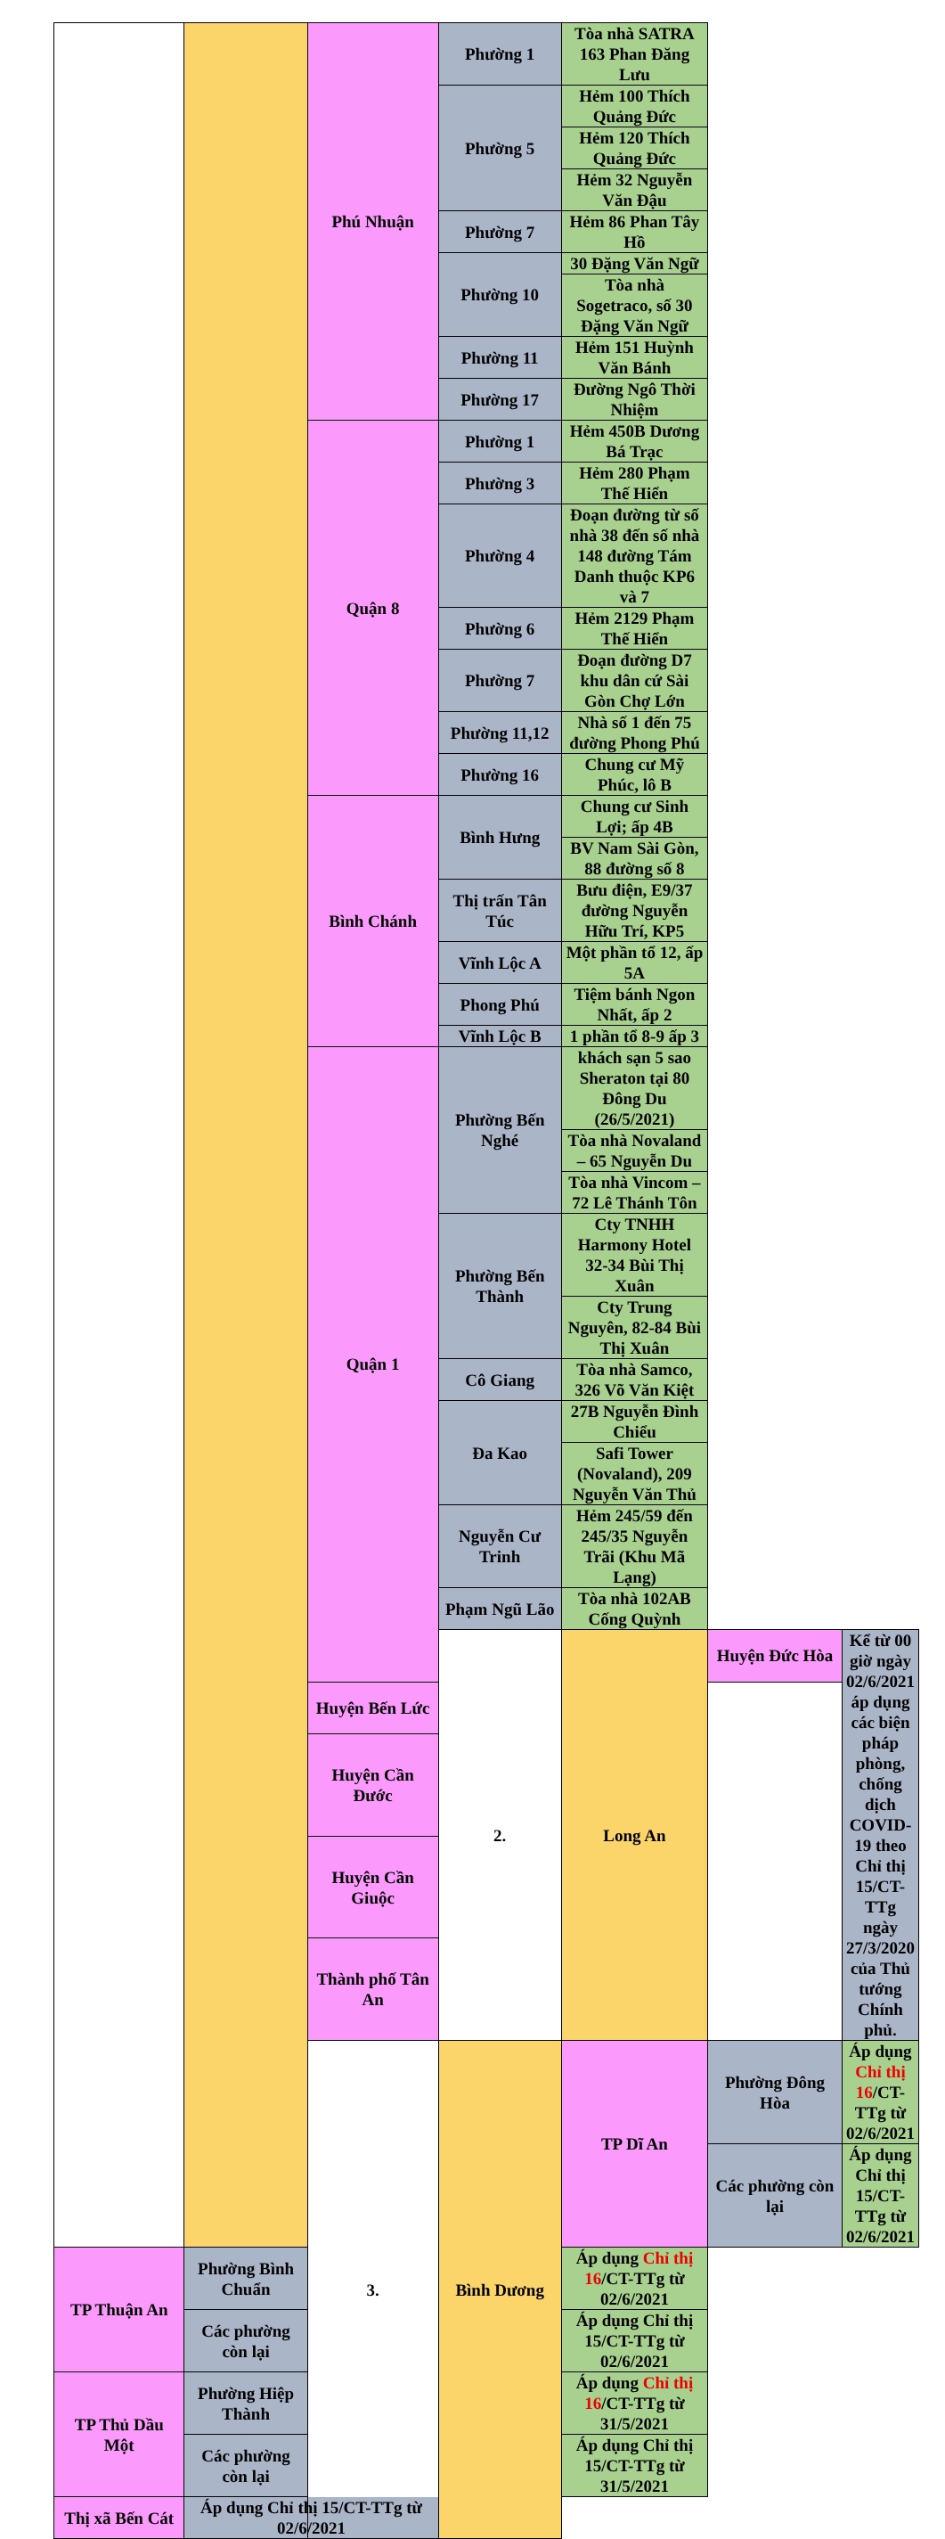| | | Phú Nhuận | Phường 1 | Tòa nhà SATRA 163 Phan Đăng Lưu | | |
| | | | Phường 5 | Hẻm 100 Thích Quảng Đức | | |
| | | | | Hẻm 120 Thích Quảng Đức | | |
| | | | | Hẻm 32 Nguyễn Văn Đậu | | |
| | | | Phường 7 | Hẻm 86 Phan Tây Hồ | | |
| | | | Phường 10 | 30 Đặng Văn Ngữ | | |
| | | | | Tòa nhà Sogetraco, số 30 Đặng Văn Ngữ | | |
| | | | Phường 11 | Hẻm 151 Huỳnh Văn Bánh | | |
| | | | Phường 17 | Đường Ngô Thời Nhiệm | | |
| | | Quận 8 | Phường 1 | Hẻm 450B Dương Bá Trạc | | |
| | | | Phường 3 | Hẻm 280 Phạm Thế Hiển | | |
| | | | Phường 4 | Đoạn đường từ số nhà 38 đến số nhà 148 đường Tám Danh thuộc KP6 và 7 | | |
| | | | Phường 6 | Hẻm 2129 Phạm Thế Hiển | | |
| | | | Phường 7 | Đoạn đường D7 khu dân cứ Sài Gòn Chợ Lớn | | |
| | | | Phường 11,12 | Nhà số 1 đến 75 đường Phong Phú | | |
| | | | Phường 16 | Chung cư Mỹ Phúc, lô B | | |
| | | Bình Chánh | Bình Hưng | Chung cư Sinh Lợi; ấp 4B | | |
| | | | | BV Nam Sài Gòn, 88 đường số 8 | | |
| | | | Thị trấn Tân Túc | Bưu điện, E9/37 đường Nguyễn Hữu Trí, KP5 | | |
| | | | Vĩnh Lộc A | Một phần tổ 12, ấp 5A | | |
| | | | Phong Phú | Tiệm bánh Ngon Nhất, ấp 2 | | |
| | | | Vĩnh Lộc B | 1 phần tổ 8-9 ấp 3 | | |
| | | Quận 1 | Phường Bến Nghé | khách sạn 5 sao Sheraton tại 80 Đông Du (26/5/2021) | | |
| | | | | Tòa nhà Novaland – 65 Nguyễn Du | | |
| | | | | Tòa nhà Vincom – 72 Lê Thánh Tôn | | |
| | | | Phường Bến Thành | Cty TNHH Harmony Hotel 32-34 Bùi Thị Xuân | | |
| | | | | Cty Trung Nguyên, 82-84 Bùi Thị Xuân | | |
| | | | Cô Giang | Tòa nhà Samco, 326 Võ Văn Kiệt | | |
| | | | Đa Kao | 27B Nguyễn Đình Chiểu | | |
| | | | | Safi Tower (Novaland), 209 Nguyễn Văn Thủ | | |
| | | | Nguyễn Cư Trinh | Hẻm 245/59 đến 245/35 Nguyễn Trãi (Khu Mã Lạng) | | |
| | | | Phạm Ngũ Lão | Tòa nhà 102AB Cống Quỳnh | | |
| | | | 2. | Long An | Huyện Đức Hòa | Kể từ 00 giờ ngày 02/6/2021 áp dụng các biện pháp phòng, chống dịch COVID-19 theo Chỉ thị 15/CT-TTg ngày 27/3/2020 của Thủ tướng Chính phủ. |
| | | Huyện Bến Lức | | | | |
| | | Huyện Cần Đước | | | | |
| | | Huyện Cần Giuộc | | | | |
| | | Thành phố Tân An | | | | |
| | | 3. | Bình Dương | TP Dĩ An | Phường Đông Hòa | Áp dụng Chỉ thị 16 /CT-TTg từ 02/6/2021 |
| | | | | | Các phường còn lại | Áp dụng Chỉ thị 15/CT-TTg từ 02/6/2021 |
| TP Thuận An | Phường Bình Chuẩn | | | Áp dụng Chỉ thị 16 /CT-TTg từ 02/6/2021 | | |
| | Các phường còn lại | | | Áp dụng Chỉ thị 15/CT-TTg từ 02/6/2021 | | |
| TP Thủ Dầu Một | Phường Hiệp Thành | | | Áp dụng Chỉ thị 16 /CT-TTg từ 31/5/2021 | | |
| | Các phường còn lại | | | Áp dụng Chỉ thị 15/CT-TTg từ 31/5/2021 | | |
| Thị xã Bến Cát | Áp dụng Chỉ thị 15/CT-TTg từ 02/6/2021 | | | | | |